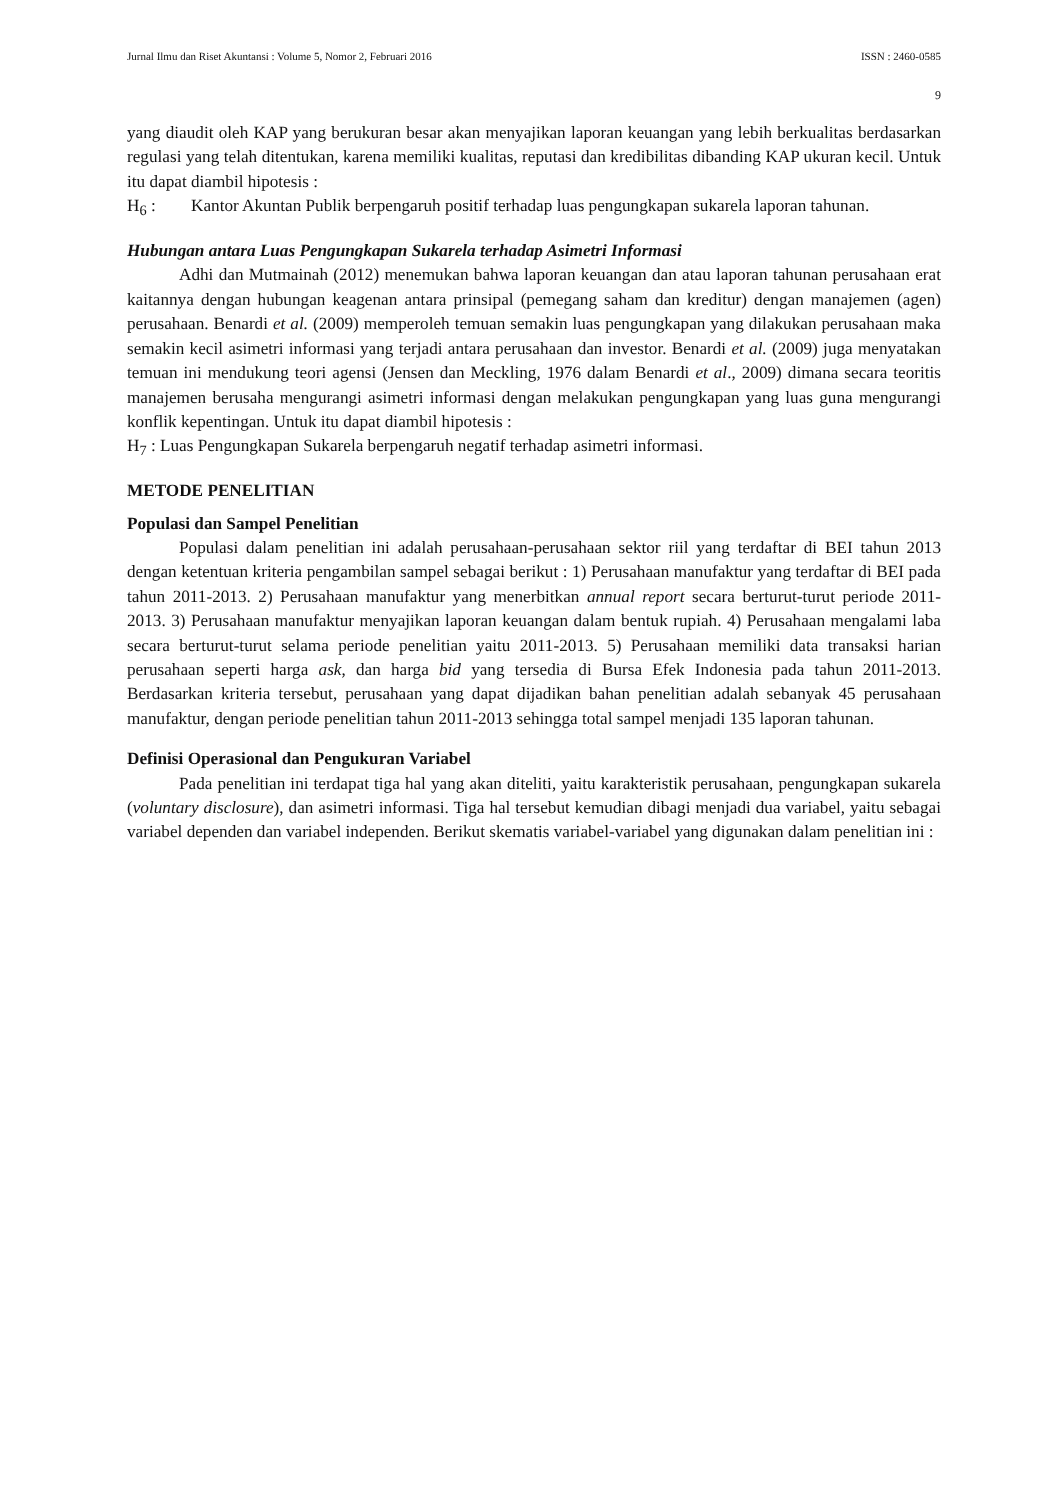Jurnal Ilmu dan Riset Akuntansi : Volume 5, Nomor 2, Februari 2016 ISSN : 2460-0585
9
yang diaudit oleh KAP yang berukuran besar akan menyajikan laporan keuangan yang lebih berkualitas berdasarkan regulasi yang telah ditentukan, karena memiliki kualitas, reputasi dan kredibilitas dibanding KAP ukuran kecil. Untuk itu dapat diambil hipotesis :
H<sub>6</sub> : Kantor Akuntan Publik berpengaruh positif terhadap luas pengungkapan sukarela laporan tahunan.
Hubungan antara Luas Pengungkapan Sukarela terhadap Asimetri Informasi
Adhi dan Mutmainah (2012) menemukan bahwa laporan keuangan dan atau laporan tahunan perusahaan erat kaitannya dengan hubungan keagenan antara prinsipal (pemegang saham dan kreditur) dengan manajemen (agen) perusahaan. Benardi et al. (2009) memperoleh temuan semakin luas pengungkapan yang dilakukan perusahaan maka semakin kecil asimetri informasi yang terjadi antara perusahaan dan investor. Benardi et al. (2009) juga menyatakan temuan ini mendukung teori agensi (Jensen dan Meckling, 1976 dalam Benardi et al., 2009) dimana secara teoritis manajemen berusaha mengurangi asimetri informasi dengan melakukan pengungkapan yang luas guna mengurangi konflik kepentingan. Untuk itu dapat diambil hipotesis :
H<sub>7</sub> : Luas Pengungkapan Sukarela berpengaruh negatif terhadap asimetri informasi.
METODE PENELITIAN
Populasi dan Sampel Penelitian
Populasi dalam penelitian ini adalah perusahaan-perusahaan sektor riil yang terdaftar di BEI tahun 2013 dengan ketentuan kriteria pengambilan sampel sebagai berikut : 1) Perusahaan manufaktur yang terdaftar di BEI pada tahun 2011-2013. 2) Perusahaan manufaktur yang menerbitkan annual report secara berturut-turut periode 2011-2013. 3) Perusahaan manufaktur menyajikan laporan keuangan dalam bentuk rupiah. 4) Perusahaan mengalami laba secara berturut-turut selama periode penelitian yaitu 2011-2013. 5) Perusahaan memiliki data transaksi harian perusahaan seperti harga ask, dan harga bid yang tersedia di Bursa Efek Indonesia pada tahun 2011-2013. Berdasarkan kriteria tersebut, perusahaan yang dapat dijadikan bahan penelitian adalah sebanyak 45 perusahaan manufaktur, dengan periode penelitian tahun 2011-2013 sehingga total sampel menjadi 135 laporan tahunan.
Definisi Operasional dan Pengukuran Variabel
Pada penelitian ini terdapat tiga hal yang akan diteliti, yaitu karakteristik perusahaan, pengungkapan sukarela (voluntary disclosure), dan asimetri informasi. Tiga hal tersebut kemudian dibagi menjadi dua variabel, yaitu sebagai variabel dependen dan variabel independen. Berikut skematis variabel-variabel yang digunakan dalam penelitian ini :